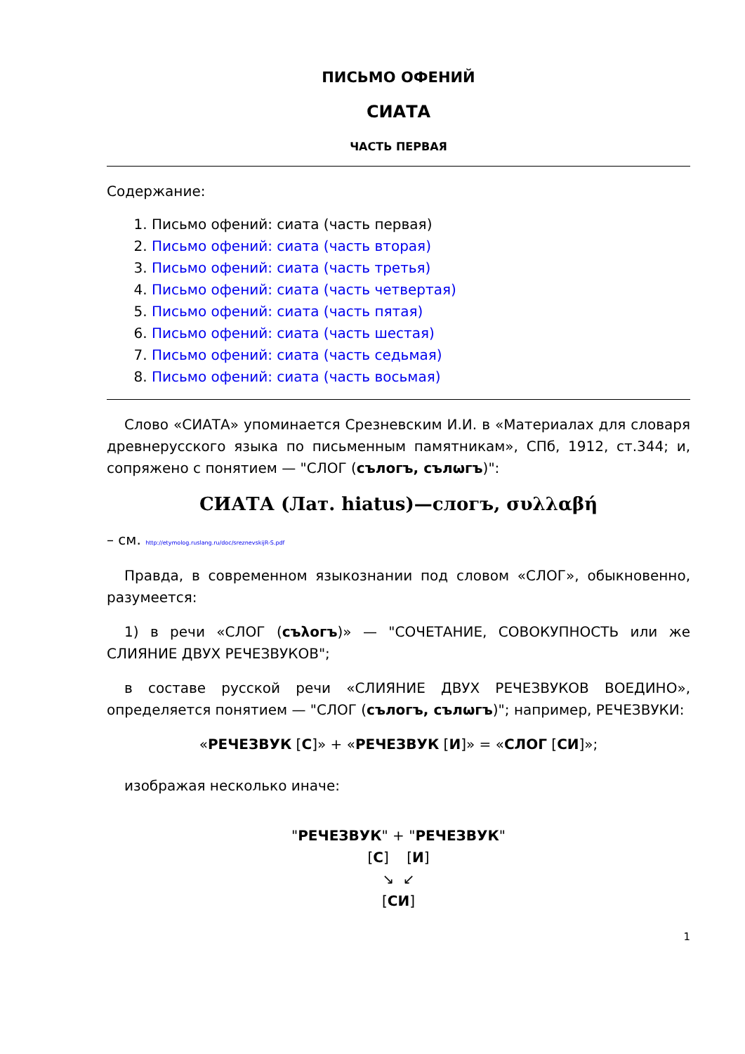ПИСЬМО ОФЕНИЙ
СИАТА
ЧАСТЬ ПЕРВАЯ
Содержание:
1. Письмо офений: сиата (часть первая)
2. Письмо офений: сиата (часть вторая)
3. Письмо офений: сиата (часть третья)
4. Письмо офений: сиата (часть четвертая)
5. Письмо офений: сиата (часть пятая)
6. Письмо офений: сиата (часть шестая)
7. Письмо офений: сиата (часть седьмая)
8. Письмо офений: сиата (часть восьмая)
Слово «СИАТА» упоминается Срезневским И.И. в «Материалах для словаря древнерусского языка по письменным памятникам», СПб, 1912, ст.344; и, сопряжено с понятием — "СЛОГ (сълогъ, сълωгъ)":
СИАТА (Лат. hiatus)—слогъ, συλλαβή
– см. http://etymolog.ruslang.ru/doc/sreznevskijR-S.pdf
Правда, в современном языкознании под словом «СЛОГ», обыкновенно, разумеется:
1) в речи «СЛОГ (съλогъ)» — "СОЧЕТАНИЕ, СОВОКУПНОСТЬ или же СЛИЯНИЕ ДВУХ РЕЧЕЗВУКОВ";
в составе русской речи «СЛИЯНИЕ ДВУХ РЕЧЕЗВУКОВ ВОЕДИНО», определяется понятием — "СЛОГ (сълогъ, сълωгъ)"; например, РЕЧЕЗВУКИ:
«РЕЧЕЗВУК [С]» + «РЕЧЕЗВУК [И]» = «СЛОГ [СИ]»;
изображая несколько иначе:
"РЕЧЕЗВУК" + "РЕЧЕЗВУК"
[С] [И]
↘ ↙
[СИ]
1